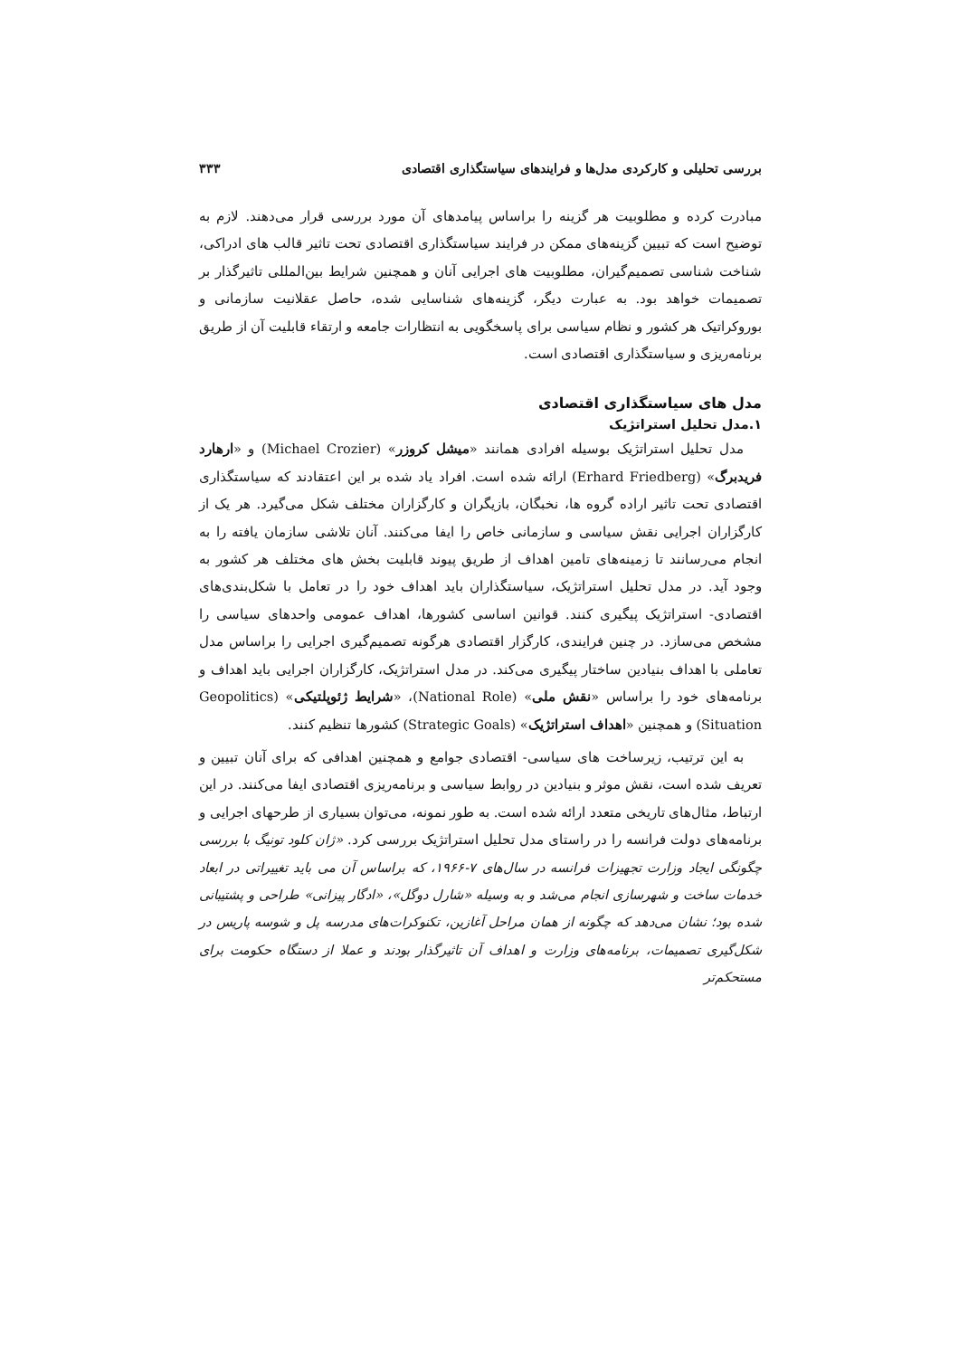بررسی تحلیلی و کارکردی مدل‌ها و فرایندهای سیاستگذاری اقتصادی ۳۳۳
مبادرت کرده و مطلوبیت هر گزینه را براساس پیامدهای آن مورد بررسی قرار می‌دهند. لازم به توضیح است که تبیین گزینه‌های ممکن در فرایند سیاستگذاری اقتصادی تحت تاثیر قالب های ادراکی، شناخت شناسی تصمیم‌گیران، مطلوبیت های اجرایی آنان و همچنین شرایط بین‌المللی تاثیرگذار بر تصمیمات خواهد بود. به عبارت دیگر، گزینه‌های شناسایی شده، حاصل عقلانیت سازمانی و بوروکراتیک هر کشور و نظام سیاسی برای پاسخگویی به انتظارات جامعه و ارتقاء قابلیت آن از طریق برنامه‌ریزی و سیاستگذاری اقتصادی است.
مدل های سیاستگذاری اقتصادی
۱.مدل تحلیل استراتژیک
مدل تحلیل استراتژیک بوسیله افرادی همانند «میشل کروزر» (Michael Crozier) و «ارهارد فریدبرگ» (Erhard Friedberg) ارائه شده است. افراد یاد شده بر این اعتقادند که سیاستگذاری اقتصادی تحت تاثیر اراده گروه ها، نخبگان، بازیگران و کارگزاران مختلف شکل می‌گیرد. هر یک از کارگزاران اجرایی نقش سیاسی و سازمانی خاص را ایفا می‌کنند. آنان تلاشی سازمان یافته را به انجام می‌رسانند تا زمینه‌های تامین اهداف از طریق پیوند قابلیت بخش های مختلف هر کشور به وجود آید. در مدل تحلیل استراتژیک، سیاستگذاران باید اهداف خود را در تعامل با شکل‌بندی‌های اقتصادی- استراتژیک پیگیری کنند. قوانین اساسی کشورها، اهداف عمومی واحدهای سیاسی را مشخص می‌سازد. در چنین فرایندی، کارگزار اقتصادی هرگونه تصمیم‌گیری اجرایی را براساس مدل تعاملی با اهداف بنیادین ساختار پیگیری می‌کند. در مدل استراتژیک، کارگزاران اجرایی باید اهداف و برنامه‌های خود را براساس «نقش ملی» (National Role)، «شرایط ژئوپلتیکی» (Geopolitics Situation) و همچنین «اهداف استراتژیک» (Strategic Goals) کشورها تنظیم کنند.
به این ترتیب، زیرساخت های سیاسی- اقتصادی جوامع و همچنین اهدافی که برای آنان تبیین و تعریف شده است، نقش موثر و بنیادین در روابط سیاسی و برنامه‌ریزی اقتصادی ایفا می‌کنند. در این ارتباط، مثال‌های تاریخی متعدد ارائه شده است. به طور نمونه، می‌توان بسیاری از طرحهای اجرایی و برنامه‌های دولت فرانسه را در راستای مدل تحلیل استراتژیک بررسی کرد. «ژان کلود تونیگ با بررسی چگونگی ایجاد وزارت تجهیزات فرانسه در سال‌های ۷-۱۹۶۶، که براساس آن می باید تغییراتی در ابعاد خدمات ساخت و شهرسازی انجام می‌شد و به وسیله «شارل دوگل»، «ادگار پیزانی» طراحی و پشتیبانی شده بود؛ نشان می‌دهد که چگونه از همان مراحل آغازین، تکنوکرات‌های مدرسه پل و شوسه پاریس در شکل‌گیری تصمیمات، برنامه‌های وزارت و اهداف آن تاثیرگذار بودند و عملا از دستگاه حکومت برای مستحکم‌تر